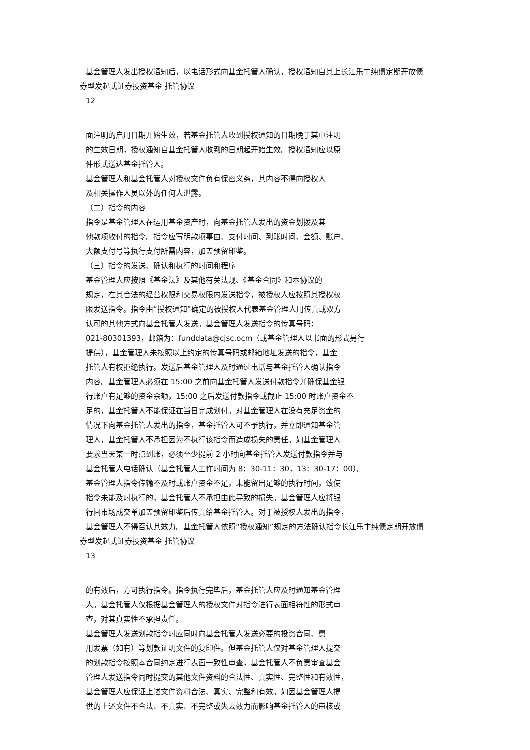基金管理人发出授权通知后，以电话形式向基金托管人确认，授权通知自其上长江乐丰纯债定期开放债
券型发起式证券投资基金 托管协议
12
面注明的启用日期开始生效，若基金托管人收到授权通知的日期晚于其中注明
的生效日期，授权通知自基金托管人收到的日期起开始生效。授权通知应以原
件形式送达基金托管人。
基金管理人和基金托管人对授权文件负有保密义务，其内容不得向授权人
及相关操作人员以外的任何人泄露。
（二）指令的内容
指令是基金管理人在运用基金资产时，向基金托管人发出的资金划拨及其
他款项收付的指令。指令应写明款项事由、支付时间、到账时间、金额、账户、
大额支付号等执行支付所需内容，加盖预留印鉴。
（三）指令的发送、确认和执行的时间和程序
基金管理人应按照《基金法》及其他有关法规、《基金合同》和本协议的
规定，在其合法的经营权限和交易权限内发送指令，被授权人应按照其授权权
限发送指令。指令由“授权通知”确定的被授权人代表基金管理人用传真或双方
认可的其他方式向基金托管人发送。基金管理人发送指令的传真号码：
021-80301393，邮箱为：funddata@cjsc.ocm（或基金管理人以书面的形式另行
提供），基金管理人未按照以上约定的传真号码或邮箱地址发送的指令，基金
托管人有权拒绝执行。发送后基金管理人及时通过电话与基金托管人确认指令
内容。基金管理人必须在 15:00 之前向基金托管人发送付款指令并确保基金银
行账户有足够的资金余额，15:00 之后发送付款指令或截止 15:00 时账户资金不
足的，基金托管人不能保证在当日完成划付。对基金管理人在没有充足资金的
情况下向基金托管人发出的指令，基金托管人可不予执行，并立即通知基金管
理人，基金托管人不承担因为不执行该指令而造成损失的责任。如基金管理人
要求当天某一时点到账，必须至少提前 2 小时向基金托管人发送付款指令并与
基金托管人电话确认（基金托管人工作时间为 8：30-11：30，13：30-17：00）。
基金管理人指令传输不及时或账户资金不足，未能留出足够的执行时间，致使
指令未能及时执行的，基金托管人不承担由此导致的损失。基金管理人应将银
行间市场成交单加盖预留印鉴后传真给基金托管人。对于被授权人发出的指令，
基金管理人不得否认其效力。基金托管人依照“授权通知”规定的方法确认指令长江乐丰纯债定期开放债
券型发起式证券投资基金 托管协议
13
的有效后，方可执行指令。指令执行完毕后，基金托管人应及时通知基金管理
人。基金托管人仅根据基金管理人的授权文件对指令进行表面相符性的形式审
查，对其真实性不承担责任。
基金管理人发送划款指令时应同时向基金托管人发送必要的投资合同、费
用发票（如有）等划款证明文件的复印件。但基金托管人仅对基金管理人提交
的划款指令按照本合同约定进行表面一致性审查，基金托管人不负责审查基金
管理人发送指令同时提交的其他文件资料的合法性、真实性、完整性和有效性，
基金管理人应保证上述文件资料合法、真实、完整和有效。如因基金管理人提
供的上述文件不合法、不真实、不完整或失去效力而影响基金托管人的审核或